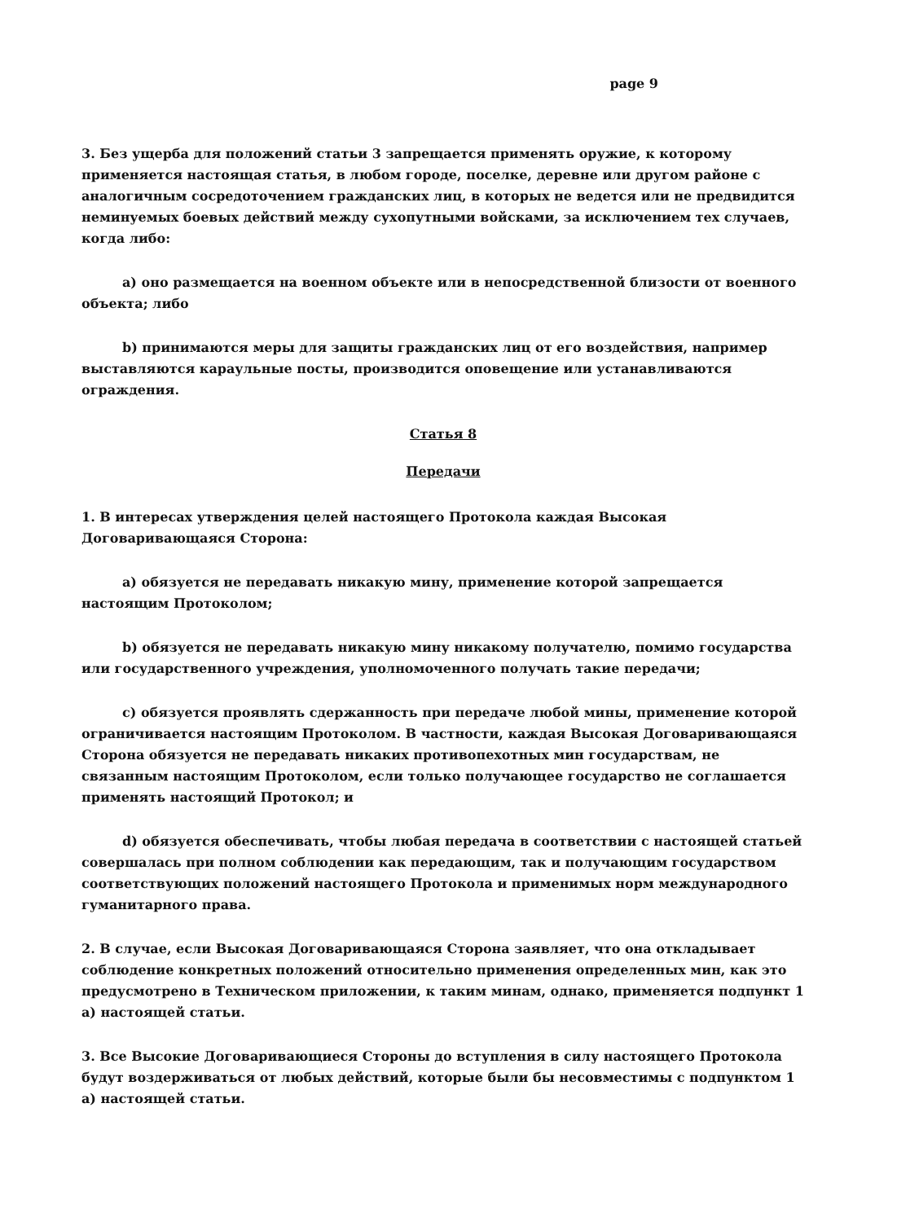page 9
3. Без ущерба для положений статьи 3 запрещается применять оружие, к которому применяется настоящая статья, в любом городе, поселке, деревне или другом районе с аналогичным сосредоточением гражданских лиц, в которых не ведется или не предвидится неминуемых боевых действий между сухопутными войсками, за исключением тех случаев, когда либо:
a) оно размещается на военном объекте или в непосредственной близости от военного объекта; либо
b) принимаются меры для защиты гражданских лиц от его воздействия, например выставляются караульные посты, производится оповещение или устанавливаются ограждения.
Статья 8
Передачи
1. В интересах утверждения целей настоящего Протокола каждая Высокая Договаривающаяся Сторона:
a) обязуется не передавать никакую мину, применение которой запрещается настоящим Протоколом;
b) обязуется не передавать никакую мину никакому получателю, помимо государства или государственного учреждения, уполномоченного получать такие передачи;
c) обязуется проявлять сдержанность при передаче любой мины, применение которой ограничивается настоящим Протоколом. В частности, каждая Высокая Договаривающаяся Сторона обязуется не передавать никаких противопехотных мин государствам, не связанным настоящим Протоколом, если только получающее государство не соглашается применять настоящий Протокол; и
d) обязуется обеспечивать, чтобы любая передача в соответствии с настоящей статьей совершалась при полном соблюдении как передающим, так и получающим государством соответствующих положений настоящего Протокола и применимых норм международного гуманитарного права.
2. В случае, если Высокая Договаривающаяся Сторона заявляет, что она откладывает соблюдение конкретных положений относительно применения определенных мин, как это предусмотрено в Техническом приложении, к таким минам, однако, применяется подпункт 1 a) настоящей статьи.
3. Все Высокие Договаривающиеся Стороны до вступления в силу настоящего Протокола будут воздерживаться от любых действий, которые были бы несовместимы с подпунктом 1 a) настоящей статьи.